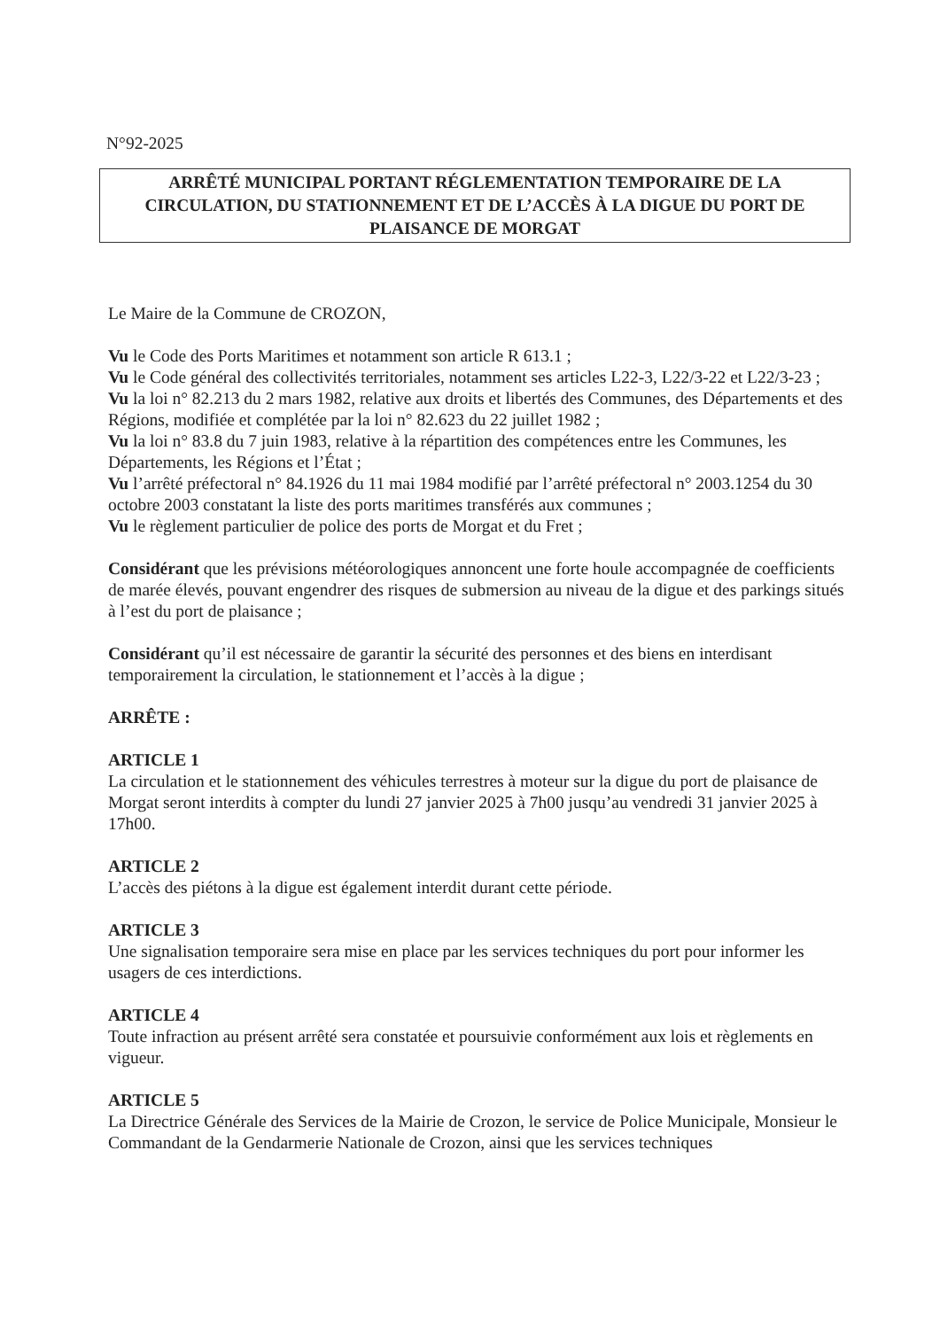N°92-2025
ARRÊTÉ MUNICIPAL PORTANT RÉGLEMENTATION TEMPORAIRE DE LA
CIRCULATION, DU STATIONNEMENT ET DE L’ACCÈS À LA DIGUE DU PORT DE
PLAISANCE DE MORGAT
Le Maire de la Commune de CROZON,
Vu le Code des Ports Maritimes et notamment son article R 613.1 ;
Vu le Code général des collectivités territoriales, notamment ses articles L22-3, L22/3-22 et L22/3-23 ;
Vu la loi n° 82.213 du 2 mars 1982, relative aux droits et libertés des Communes, des Départements et des Régions, modifiée et complétée par la loi n° 82.623 du 22 juillet 1982 ;
Vu la loi n° 83.8 du 7 juin 1983, relative à la répartition des compétences entre les Communes, les Départements, les Régions et l’État ;
Vu l’arrêté préfectoral n° 84.1926 du 11 mai 1984 modifié par l’arrêté préfectoral n° 2003.1254 du 30 octobre 2003 constatant la liste des ports maritimes transférés aux communes ;
Vu le règlement particulier de police des ports de Morgat et du Fret ;
Considérant que les prévisions météorologiques annoncent une forte houle accompagnée de coefficients de marée élevés, pouvant engendrer des risques de submersion au niveau de la digue et des parkings situés à l’est du port de plaisance ;
Considérant qu’il est nécessaire de garantir la sécurité des personnes et des biens en interdisant temporairement la circulation, le stationnement et l’accès à la digue ;
ARRÊTE :
ARTICLE 1
La circulation et le stationnement des véhicules terrestres à moteur sur la digue du port de plaisance de Morgat seront interdits à compter du lundi 27 janvier 2025 à 7h00 jusqu’au vendredi 31 janvier 2025 à 17h00.
ARTICLE 2
L’accès des piétons à la digue est également interdit durant cette période.
ARTICLE 3
Une signalisation temporaire sera mise en place par les services techniques du port pour informer les usagers de ces interdictions.
ARTICLE 4
Toute infraction au présent arrêté sera constatée et poursuivie conformément aux lois et règlements en vigueur.
ARTICLE 5
La Directrice Générale des Services de la Mairie de Crozon, le service de Police Municipale, Monsieur le Commandant de la Gendarmerie Nationale de Crozon, ainsi que les services techniques